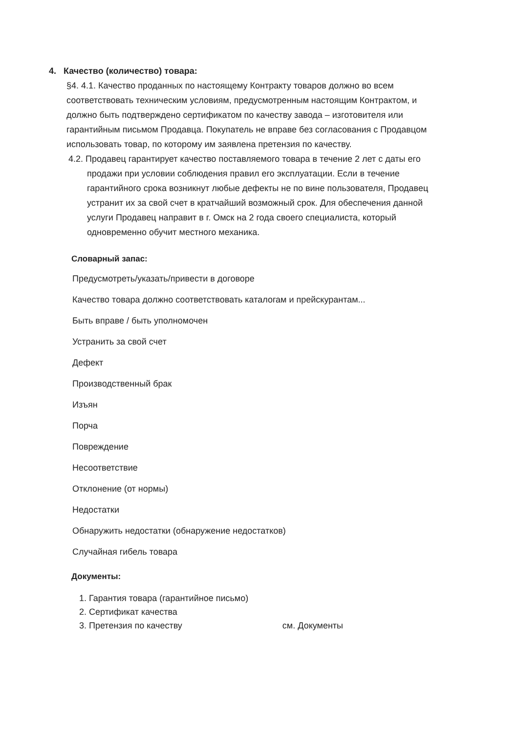4. Качество (количество) товара:
§4. 4.1. Качество проданных по настоящему Контракту товаров должно во всем соответствовать техническим условиям, предусмотренным настоящим Контрактом, и должно быть подтверждено сертификатом по качеству завода – изготовителя или гарантийным письмом Продавца. Покупатель не вправе без согласования с Продавцом использовать товар, по которому им заявлена претензия по качеству.
4.2. Продавец гарантирует качество поставляемого товара в течение 2 лет с даты его продажи при условии соблюдения правил его эксплуатации. Если в течение гарантийного срока возникнут любые дефекты не по вине пользователя, Продавец устранит их за свой счет в кратчайший возможный срок. Для обеспечения данной услуги Продавец направит в г. Омск на 2 года своего специалиста, который одновременно обучит местного механика.
Словарный запас:
Предусмотреть/указать/привести в договоре
Качество товара должно соответствовать каталогам и прейскурантам...
Быть вправе / быть уполномочен
Устранить за свой счет
Дефект
Производственный брак
Изъян
Порча
Повреждение
Несоответствие
Отклонение (от нормы)
Недостатки
Обнаружить недостатки (обнаружение недостатков)
Случайная гибель товара
Документы:
1. Гарантия товара (гарантийное письмо)
2. Сертификат качества
3. Претензия по качеству см. Документы